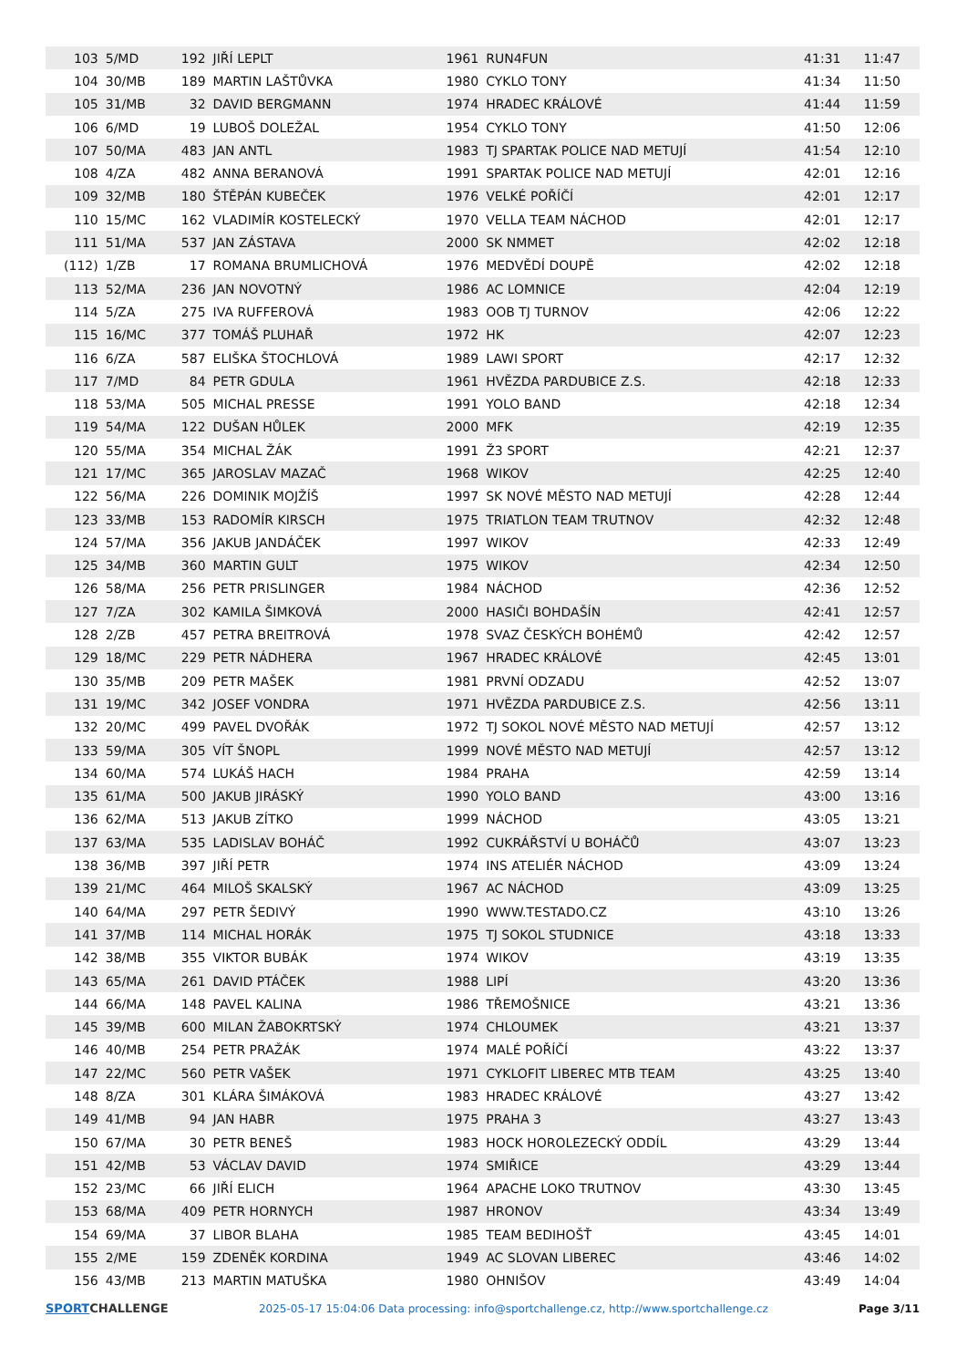| 103 | 5/MD | 192 | JIŘÍ LEPLT | 1961 | RUN4FUN | 41:31 | 11:47 |
| 104 | 30/MB | 189 | MARTIN LAŠTŮVKA | 1980 | CYKLO TONY | 41:34 | 11:50 |
| 105 | 31/MB | 32 | DAVID BERGMANN | 1974 | HRADEC KRÁLOVÉ | 41:44 | 11:59 |
| 106 | 6/MD | 19 | LUBOŠ DOLEŽAL | 1954 | CYKLO TONY | 41:50 | 12:06 |
| 107 | 50/MA | 483 | JAN ANTL | 1983 | TJ SPARTAK POLICE NAD METUJÍ | 41:54 | 12:10 |
| 108 | 4/ZA | 482 | ANNA BERANOVÁ | 1991 | SPARTAK POLICE NAD METUJÍ | 42:01 | 12:16 |
| 109 | 32/MB | 180 | ŠTĚPÁN KUBEČEK | 1976 | VELKÉ POŘÍČÍ | 42:01 | 12:17 |
| 110 | 15/MC | 162 | VLADIMÍR KOSTELECKÝ | 1970 | VELLA TEAM NÁCHOD | 42:01 | 12:17 |
| 111 | 51/MA | 537 | JAN ZÁSTAVA | 2000 | SK NMMET | 42:02 | 12:18 |
| (112) | 1/ZB | 17 | ROMANA BRUMLICHOVÁ | 1976 | MEDVĚDÍ DOUPĚ | 42:02 | 12:18 |
| 113 | 52/MA | 236 | JAN NOVOTNÝ | 1986 | AC LOMNICE | 42:04 | 12:19 |
| 114 | 5/ZA | 275 | IVA RUFFEROVÁ | 1983 | OOB TJ TURNOV | 42:06 | 12:22 |
| 115 | 16/MC | 377 | TOMÁŠ PLUHAŘ | 1972 | HK | 42:07 | 12:23 |
| 116 | 6/ZA | 587 | ELIŠKA ŠTOCHLOVÁ | 1989 | LAWI SPORT | 42:17 | 12:32 |
| 117 | 7/MD | 84 | PETR GDULA | 1961 | HVĚZDA PARDUBICE Z.S. | 42:18 | 12:33 |
| 118 | 53/MA | 505 | MICHAL PRESSE | 1991 | YOLO BAND | 42:18 | 12:34 |
| 119 | 54/MA | 122 | DUŠAN HŮLEK | 2000 | MFK | 42:19 | 12:35 |
| 120 | 55/MA | 354 | MICHAL ŽÁK | 1991 | Ž3 SPORT | 42:21 | 12:37 |
| 121 | 17/MC | 365 | JAROSLAV MAZAČ | 1968 | WIKOV | 42:25 | 12:40 |
| 122 | 56/MA | 226 | DOMINIK MOJŽÍŠ | 1997 | SK NOVÉ MĚSTO NAD METUJÍ | 42:28 | 12:44 |
| 123 | 33/MB | 153 | RADOMÍR KIRSCH | 1975 | TRIATLON TEAM TRUTNOV | 42:32 | 12:48 |
| 124 | 57/MA | 356 | JAKUB JANDÁČEK | 1997 | WIKOV | 42:33 | 12:49 |
| 125 | 34/MB | 360 | MARTIN GULT | 1975 | WIKOV | 42:34 | 12:50 |
| 126 | 58/MA | 256 | PETR PRISLINGER | 1984 | NÁCHOD | 42:36 | 12:52 |
| 127 | 7/ZA | 302 | KAMILA ŠIMKOVÁ | 2000 | HASIČI BOHDAŠÍN | 42:41 | 12:57 |
| 128 | 2/ZB | 457 | PETRA BREITROVÁ | 1978 | SVAZ ČESKÝCH BOHÉMŮ | 42:42 | 12:57 |
| 129 | 18/MC | 229 | PETR NÁDHERA | 1967 | HRADEC KRÁLOVÉ | 42:45 | 13:01 |
| 130 | 35/MB | 209 | PETR MAŠEK | 1981 | PRVNÍ ODZADU | 42:52 | 13:07 |
| 131 | 19/MC | 342 | JOSEF VONDRA | 1971 | HVĚZDA PARDUBICE Z.S. | 42:56 | 13:11 |
| 132 | 20/MC | 499 | PAVEL DVOŘÁK | 1972 | TJ SOKOL NOVÉ MĚSTO NAD METUJÍ | 42:57 | 13:12 |
| 133 | 59/MA | 305 | VÍT ŠNOPL | 1999 | NOVÉ MĚSTO NAD METUJÍ | 42:57 | 13:12 |
| 134 | 60/MA | 574 | LUKÁŠ HACH | 1984 | PRAHA | 42:59 | 13:14 |
| 135 | 61/MA | 500 | JAKUB JIRÁSKÝ | 1990 | YOLO BAND | 43:00 | 13:16 |
| 136 | 62/MA | 513 | JAKUB ZÍTKO | 1999 | NÁCHOD | 43:05 | 13:21 |
| 137 | 63/MA | 535 | LADISLAV BOHÁČ | 1992 | CUKRÁŘSTVÍ U BOHÁČŮ | 43:07 | 13:23 |
| 138 | 36/MB | 397 | JIŘÍ PETR | 1974 | INS ATELIÉR NÁCHOD | 43:09 | 13:24 |
| 139 | 21/MC | 464 | MILOŠ SKALSKÝ | 1967 | AC NÁCHOD | 43:09 | 13:25 |
| 140 | 64/MA | 297 | PETR ŠEDIVÝ | 1990 | WWW.TESTADO.CZ | 43:10 | 13:26 |
| 141 | 37/MB | 114 | MICHAL HORÁK | 1975 | TJ SOKOL STUDNICE | 43:18 | 13:33 |
| 142 | 38/MB | 355 | VIKTOR BUBÁK | 1974 | WIKOV | 43:19 | 13:35 |
| 143 | 65/MA | 261 | DAVID PTÁČEK | 1988 | LIPÍ | 43:20 | 13:36 |
| 144 | 66/MA | 148 | PAVEL KALINA | 1986 | TŘEMOŠNICE | 43:21 | 13:36 |
| 145 | 39/MB | 600 | MILAN ŽABOKRTSKÝ | 1974 | CHLOUMEK | 43:21 | 13:37 |
| 146 | 40/MB | 254 | PETR PRAŽÁK | 1974 | MALÉ POŘÍČÍ | 43:22 | 13:37 |
| 147 | 22/MC | 560 | PETR VAŠEK | 1971 | CYKLOFIT LIBEREC MTB TEAM | 43:25 | 13:40 |
| 148 | 8/ZA | 301 | KLÁRA ŠIMÁKOVÁ | 1983 | HRADEC KRÁLOVÉ | 43:27 | 13:42 |
| 149 | 41/MB | 94 | JAN HABR | 1975 | PRAHA 3 | 43:27 | 13:43 |
| 150 | 67/MA | 30 | PETR BENEŠ | 1983 | HOCK HOROLEZECKÝ ODDÍL | 43:29 | 13:44 |
| 151 | 42/MB | 53 | VÁCLAV DAVID | 1974 | SMIŘICE | 43:29 | 13:44 |
| 152 | 23/MC | 66 | JIŘÍ ELICH | 1964 | APACHE LOKO TRUTNOV | 43:30 | 13:45 |
| 153 | 68/MA | 409 | PETR HORNYCH | 1987 | HRONOV | 43:34 | 13:49 |
| 154 | 69/MA | 37 | LIBOR BLAHA | 1985 | TEAM BEDIHOŠŤ | 43:45 | 14:01 |
| 155 | 2/ME | 159 | ZDENĚK KORDINA | 1949 | AC SLOVAN LIBEREC | 43:46 | 14:02 |
| 156 | 43/MB | 213 | MARTIN MATUŠKA | 1980 | OHNIŠOV | 43:49 | 14:04 |
SPORTCHALLENGE
2025-05-17 15:04:06 Data processing: info@sportchallenge.cz, http://www.sportchallenge.cz
Page 3/11